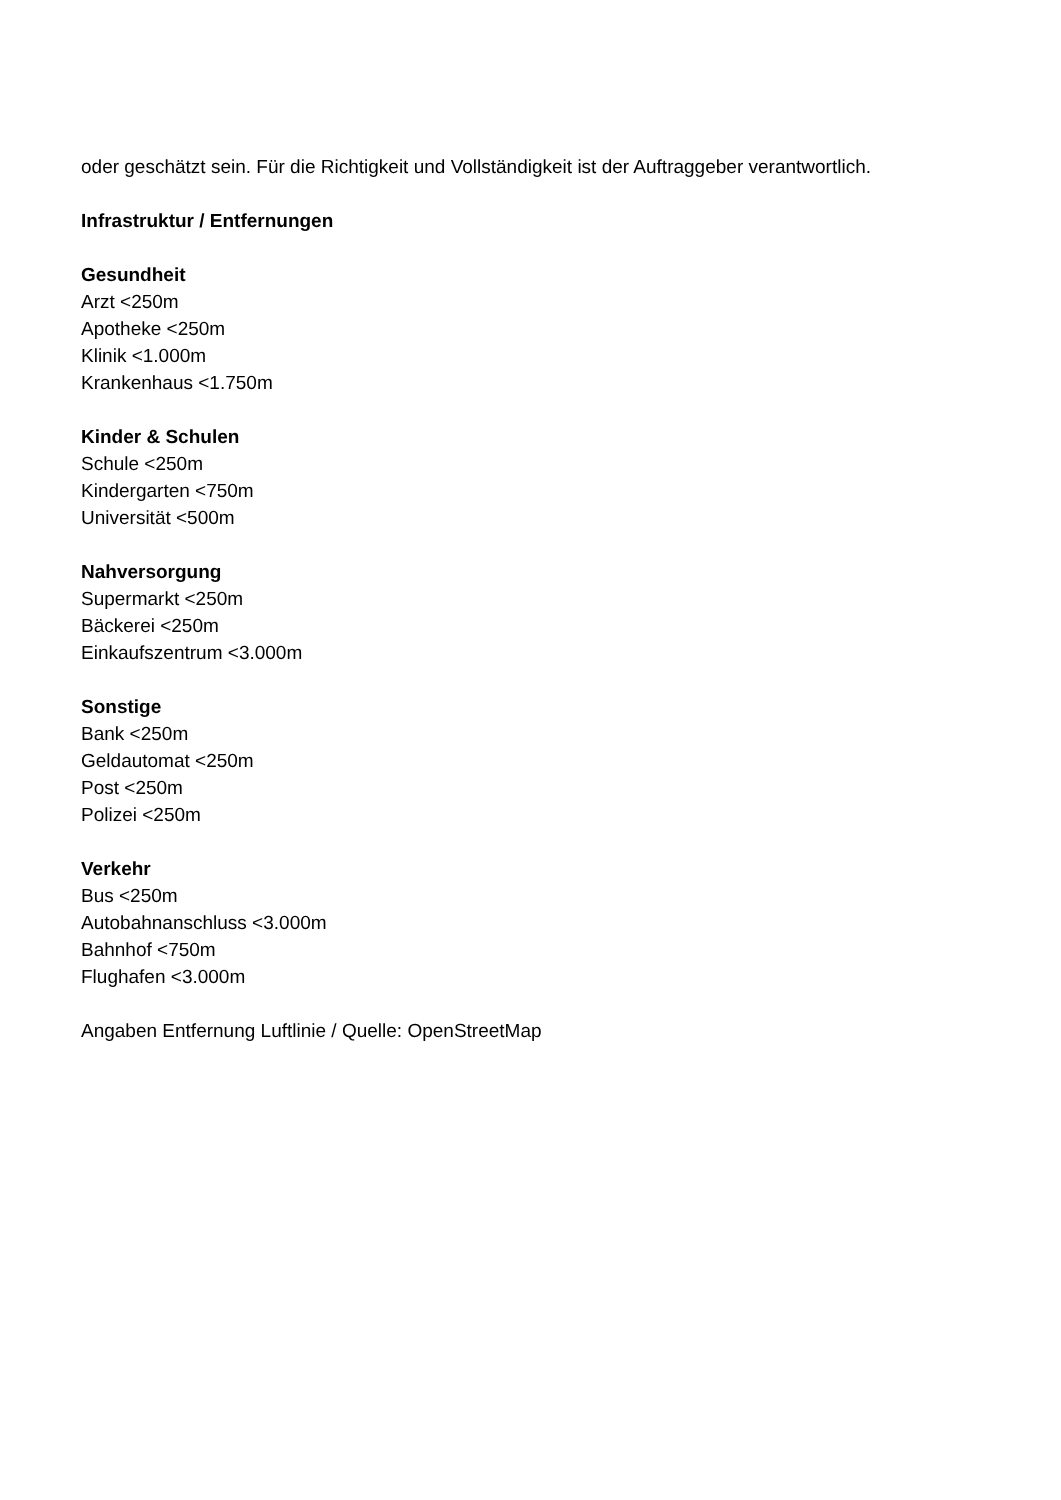oder geschätzt sein. Für die Richtigkeit und Vollständigkeit ist der Auftraggeber verantwortlich.
Infrastruktur / Entfernungen
Gesundheit
Arzt <250m
Apotheke <250m
Klinik <1.000m
Krankenhaus <1.750m
Kinder & Schulen
Schule <250m
Kindergarten <750m
Universität <500m
Nahversorgung
Supermarkt <250m
Bäckerei <250m
Einkaufszentrum <3.000m
Sonstige
Bank <250m
Geldautomat <250m
Post <250m
Polizei <250m
Verkehr
Bus <250m
Autobahnanschluss <3.000m
Bahnhof <750m
Flughafen <3.000m
Angaben Entfernung Luftlinie / Quelle: OpenStreetMap